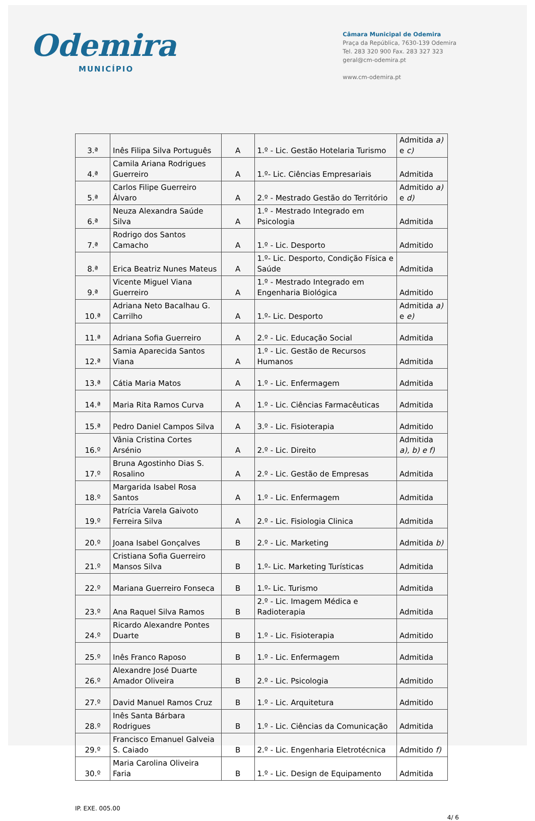Odemira
MUNICÍPIO
Câmara Municipal de Odemira
Praça da República, 7630-139 Odemira
Tel. 283 320 900 Fax. 283 327 323
geral@cm-odemira.pt
www.cm-odemira.pt
| 3.ª | Inês Filipa Silva Português | A | 1.º - Lic. Gestão Hotelaria Turismo | Admitida a) e c) |
| 4.ª | Camila Ariana Rodrigues Guerreiro | A | 1.º- Lic. Ciências Empresariais | Admitida |
| 5.ª | Carlos Filipe Guerreiro Álvaro | A | 2.º - Mestrado Gestão do Território | Admitido a) e d) |
| 6.ª | Neuza Alexandra Saúde Silva | A | 1.º - Mestrado Integrado em Psicologia | Admitida |
| 7.ª | Rodrigo dos Santos Camacho | A | 1.º - Lic. Desporto | Admitido |
| 8.ª | Erica Beatriz Nunes Mateus | A | 1.º- Lic. Desporto, Condição Física e Saúde | Admitida |
| 9.ª | Vicente Miguel Viana Guerreiro | A | 1.º - Mestrado Integrado em Engenharia Biológica | Admitido |
| 10.ª | Adriana Neto Bacalhau G. Carrilho | A | 1.º- Lic. Desporto | Admitida a) e e) |
| 11.ª | Adriana Sofia Guerreiro | A | 2.º - Lic. Educação Social | Admitida |
| 12.ª | Samia Aparecida Santos Viana | A | 1.º - Lic. Gestão de Recursos Humanos | Admitida |
| 13.ª | Cátia Maria Matos | A | 1.º - Lic. Enfermagem | Admitida |
| 14.ª | Maria Rita Ramos Curva | A | 1.º - Lic. Ciências Farmacêuticas | Admitida |
| 15.ª | Pedro Daniel Campos Silva | A | 3.º - Lic. Fisioterapia | Admitido |
| 16.º | Vânia Cristina Cortes Arsénio | A | 2.º - Lic. Direito | Admitida a), b) e f) |
| 17.º | Bruna Agostinho Dias S. Rosalino | A | 2.º - Lic. Gestão de Empresas | Admitida |
| 18.º | Margarida Isabel Rosa Santos | A | 1.º - Lic. Enfermagem | Admitida |
| 19.º | Patrícia Varela Gaivoto Ferreira Silva | A | 2.º - Lic. Fisiologia Clinica | Admitida |
| 20.º | Joana Isabel Gonçalves | B | 2.º - Lic. Marketing | Admitida b) |
| 21.º | Cristiana Sofia Guerreiro Mansos Silva | B | 1.º- Lic. Marketing Turísticas | Admitida |
| 22.º | Mariana Guerreiro Fonseca | B | 1.º- Lic. Turismo | Admitida |
| 23.º | Ana Raquel Silva Ramos | B | 2.º - Lic. Imagem Médica e Radioterapia | Admitida |
| 24.º | Ricardo Alexandre Pontes Duarte | B | 1.º - Lic. Fisioterapia | Admitido |
| 25.º | Inês Franco Raposo | B | 1.º - Lic. Enfermagem | Admitida |
| 26.º | Alexandre José Duarte Amador Oliveira | B | 2.º - Lic. Psicologia | Admitido |
| 27.º | David Manuel Ramos Cruz | B | 1.º - Lic. Arquitetura | Admitido |
| 28.º | Inês Santa Bárbara Rodrigues | B | 1.º - Lic. Ciências da Comunicação | Admitida |
| 29.º | Francisco Emanuel Galveia S. Caiado | B | 2.º - Lic. Engenharia Eletrotécnica | Admitido f) |
| 30.º | Maria Carolina Oliveira Faria | B | 1.º - Lic. Design de Equipamento | Admitida |
IP. EXE. 005.00 4/ 6